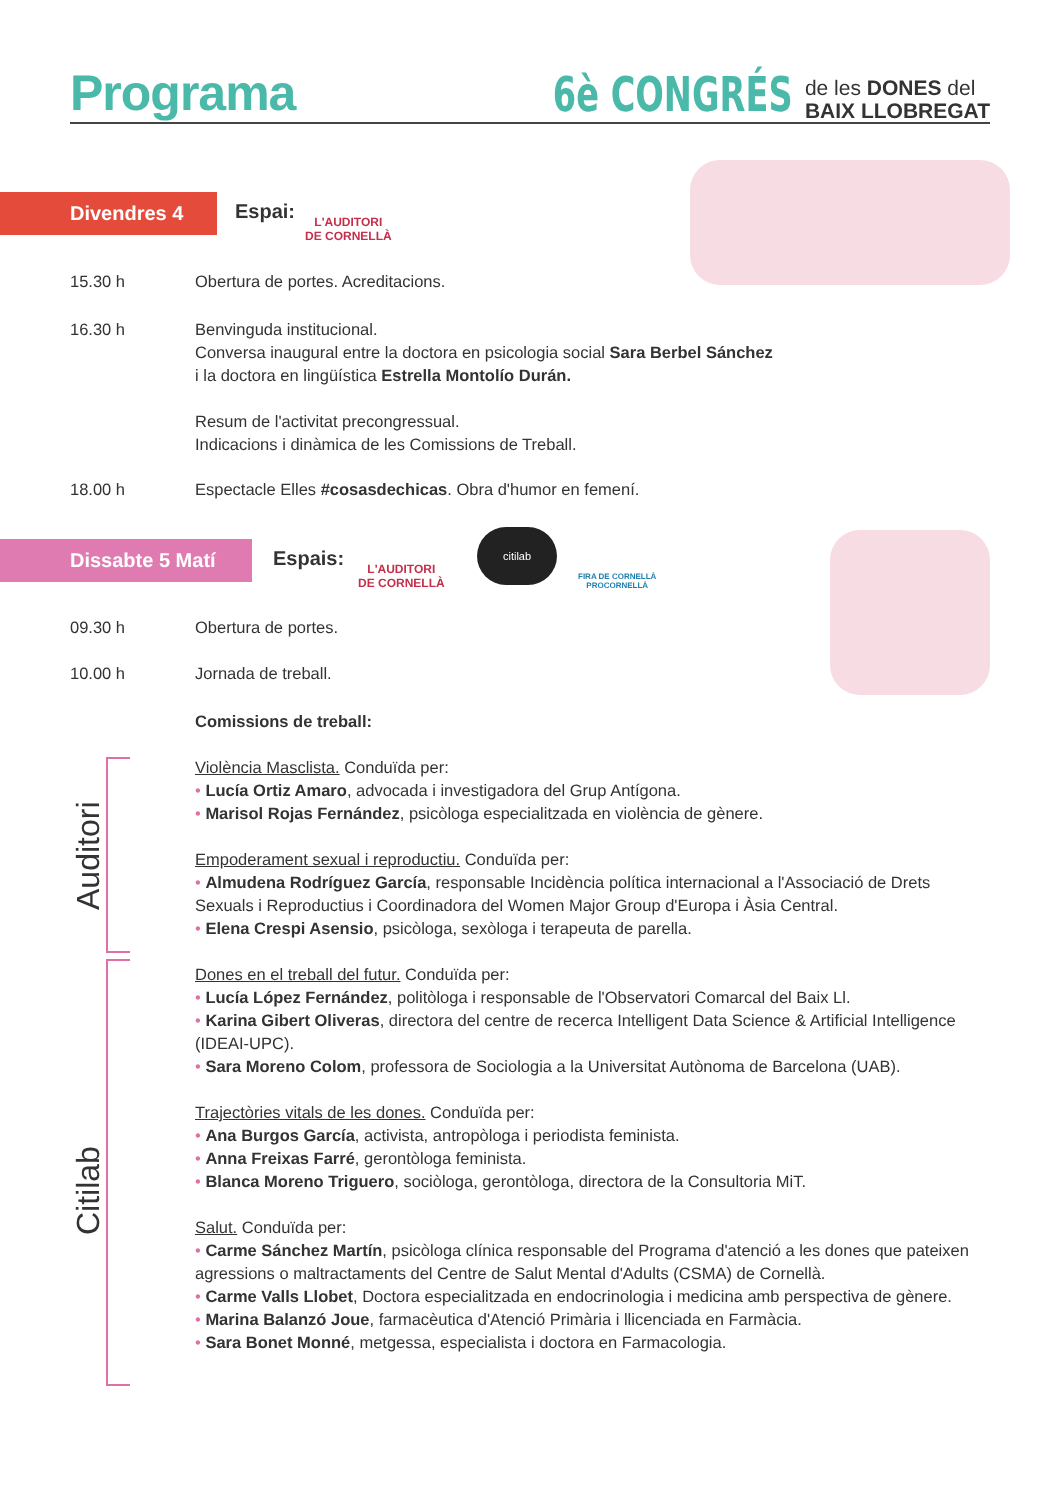Programa
6è CONGRÉS
de les DONES del
BAIX LLOBREGAT
Divendres 4 Espai:
L'AUDITORI
DE CORNELLÀ
15.30 h Obertura de portes. Acreditacions.
16.30 h Benvinguda institucional.
Conversa inaugural entre la doctora en psicologia social Sara Berbel Sánchez
i la doctora en lingüística Estrella Montolío Durán.
Resum de l'activitat precongressual.
Indicacions i dinàmica de les Comissions de Treball.
18.00 h Espectacle Elles #cosasdechicas. Obra d'humor en femení.
Dissabte 5 Matí Espais:
L'AUDITORI
DE CORNELLÀ
citilab
FIRA DE CORNELLÀ
PROCORNELLÀ
09.30 h Obertura de portes.
10.00 h Jornada de treball.
Comissions de treball:
Violència Masclista. Conduïda per:
• Lucía Ortiz Amaro, advocada i investigadora del Grup Antígona.
• Marisol Rojas Fernández, psicòloga especialitzada en violència de gènere.
Empoderament sexual i reproductiu. Conduïda per:
• Almudena Rodríguez García, responsable Incidència política internacional a l'Associació de Drets Sexuals i Reproductius i Coordinadora del Women Major Group d'Europa i Àsia Central.
• Elena Crespi Asensio, psicòloga, sexòloga i terapeuta de parella.
Dones en el treball del futur. Conduïda per:
• Lucía López Fernández, politòloga i responsable de l'Observatori Comarcal del Baix Ll.
• Karina Gibert Oliveras, directora del centre de recerca Intelligent Data Science & Artificial Intelligence (IDEAI-UPC).
• Sara Moreno Colom, professora de Sociologia a la Universitat Autònoma de Barcelona (UAB).
Trajectòries vitals de les dones. Conduïda per:
• Ana Burgos García, activista, antropòloga i periodista feminista.
• Anna Freixas Farré, gerontòloga feminista.
• Blanca Moreno Triguero, sociòloga, gerontòloga, directora de la Consultoria MiT.
Salut. Conduïda per:
• Carme Sánchez Martín, psicòloga clínica responsable del Programa d'atenció a les dones que pateixen agressions o maltractaments del Centre de Salut Mental d'Adults (CSMA) de Cornellà.
• Carme Valls Llobet, Doctora especialitzada en endocrinologia i medicina amb perspectiva de gènere.
• Marina Balanzó Joue, farmacèutica d'Atenció Primària i llicenciada en Farmàcia.
• Sara Bonet Monné, metgessa, especialista i doctora en Farmacologia.
Auditori
Citilab